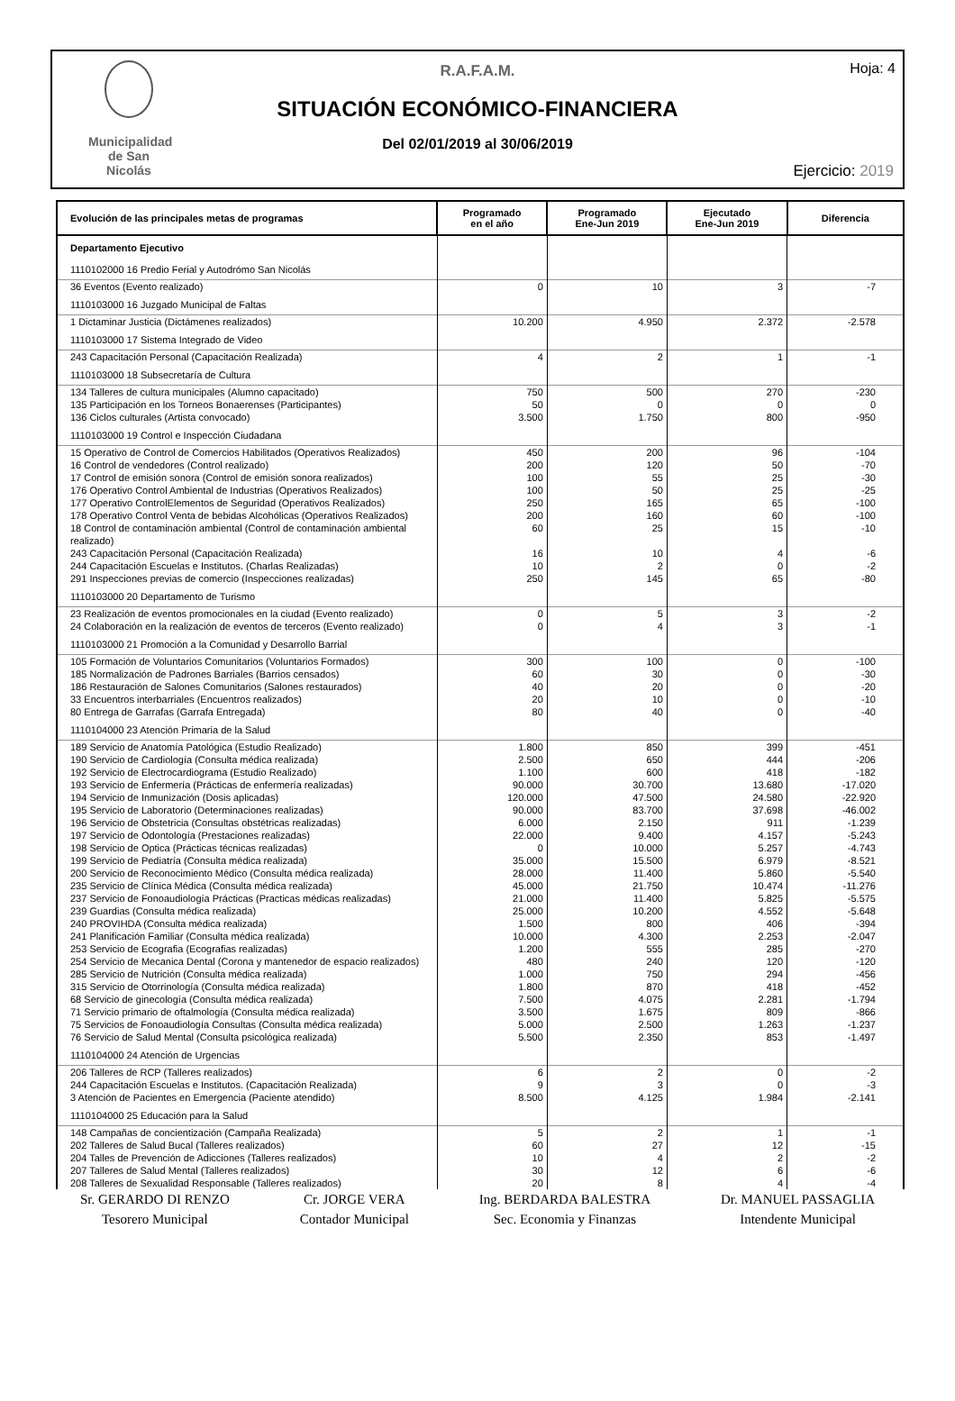Municipalidad de San Nicolás
Hoja: 4
R.A.F.A.M.
SITUACIÓN ECONÓMICO-FINANCIERA
Del 02/01/2019 al 30/06/2019
Ejercicio: 2019
| Evolución de las principales metas de programas | Programado en el año | Programado Ene-Jun 2019 | Ejecutado Ene-Jun 2019 | Diferencia |
| --- | --- | --- | --- | --- |
| Departamento Ejecutivo | | | | |
| 1110102000 16 Predio Ferial y Autodrómo San Nicolás | | | | |
| 36 Eventos (Evento realizado) | 0 | 10 | 3 | -7 |
| 1110103000 16 Juzgado Municipal de Faltas | | | | |
| 1 Dictaminar Justicia (Dictámenes realizados) | 10.200 | 4.950 | 2.372 | -2.578 |
| 1110103000 17 Sistema Integrado de Video | | | | |
| 243 Capacitación Personal (Capacitación Realizada) | 4 | 2 | 1 | -1 |
| 1110103000 18 Subsecretaría de Cultura | | | | |
| 134 Talleres de cultura municipales (Alumno capacitado) | 750 | 500 | 270 | -230 |
| 135 Participación en los Torneos Bonaerenses (Participantes) | 50 | 0 | 0 | 0 |
| 136 Ciclos culturales (Artista convocado) | 3.500 | 1.750 | 800 | -950 |
| 1110103000 19 Control e Inspección Ciudadana | | | | |
| 15 Operativo de Control de Comercios Habilitados (Operativos Realizados) | 450 | 200 | 96 | -104 |
| 16 Control de vendedores (Control realizado) | 200 | 120 | 50 | -70 |
| 17 Control de emisión sonora (Control de emisión sonora realizados) | 100 | 55 | 25 | -30 |
| 176 Operativo Control Ambiental de Industrias (Operativos Realizados) | 100 | 50 | 25 | -25 |
| 177 Operativo ControlElementos de Seguridad (Operativos Realizados) | 250 | 165 | 65 | -100 |
| 178 Operativo Control Venta de bebidas Alcohólicas (Operativos Realizados) | 200 | 160 | 60 | -100 |
| 18 Control de contaminación ambiental (Control de contaminación ambiental realizado) | 60 | 25 | 15 | -10 |
| 243 Capacitación Personal (Capacitación Realizada) | 16 | 10 | 4 | -6 |
| 244 Capacitación Escuelas e Institutos. (Charlas Realizadas) | 10 | 2 | 0 | -2 |
| 291 Inspecciones previas de comercio (Inspecciones realizadas) | 250 | 145 | 65 | -80 |
| 1110103000 20 Departamento de Turismo | | | | |
| 23 Realización de eventos promocionales en la ciudad (Evento realizado) | 0 | 5 | 3 | -2 |
| 24 Colaboración en la realización de eventos de terceros (Evento realizado) | 0 | 4 | 3 | -1 |
| 1110103000 21 Promoción a la Comunidad y Desarrollo Barrial | | | | |
| 105 Formación de Voluntarios Comunitarios (Voluntarios Formados) | 300 | 100 | 0 | -100 |
| 185 Normalización de Padrones Barriales (Barrios censados) | 60 | 30 | 0 | -30 |
| 186 Restauración de Salones Comunitarios (Salones restaurados) | 40 | 20 | 0 | -20 |
| 33 Encuentros interbarriales (Encuentros realizados) | 20 | 10 | 0 | -10 |
| 80 Entrega de Garrafas (Garrafa Entregada) | 80 | 40 | 0 | -40 |
| 1110104000 23 Atención Primaria de la Salud | | | | |
| 189 Servicio de Anatomía Patológica (Estudio Realizado) | 1.800 | 850 | 399 | -451 |
| 190 Servicio de Cardiología (Consulta médica realizada) | 2.500 | 650 | 444 | -206 |
| 192 Servicio de Electrocardiograma (Estudio Realizado) | 1.100 | 600 | 418 | -182 |
| 193 Servicio de Enfermería (Prácticas de enfermería realizadas) | 90.000 | 30.700 | 13.680 | -17.020 |
| 194 Servicio de Inmunización (Dosis aplicadas) | 120.000 | 47.500 | 24.580 | -22.920 |
| 195 Servicio de Laboratorio (Determinaciones realizadas) | 90.000 | 83.700 | 37.698 | -46.002 |
| 196 Servicio de Obstetricia (Consultas obstétricas realizadas) | 6.000 | 2.150 | 911 | -1.239 |
| 197 Servicio de Odontología (Prestaciones realizadas) | 22.000 | 9.400 | 4.157 | -5.243 |
| 198 Servicio de Optica (Prácticas técnicas realizadas) | 0 | 10.000 | 5.257 | -4.743 |
| 199 Servicio de Pediatría (Consulta médica realizada) | 35.000 | 15.500 | 6.979 | -8.521 |
| 200 Servicio de Reconocimiento Médico (Consulta médica realizada) | 28.000 | 11.400 | 5.860 | -5.540 |
| 235 Servicio de Clínica Médica (Consulta médica realizada) | 45.000 | 21.750 | 10.474 | -11.276 |
| 237 Servicio de Fonoaudiología Prácticas (Practicas médicas realizadas) | 21.000 | 11.400 | 5.825 | -5.575 |
| 239 Guardias (Consulta médica realizada) | 25.000 | 10.200 | 4.552 | -5.648 |
| 240 PROVIHDA (Consulta médica realizada) | 1.500 | 800 | 406 | -394 |
| 241 Planificación Familiar (Consulta médica realizada) | 10.000 | 4.300 | 2.253 | -2.047 |
| 253 Servicio de Ecografia (Ecografias realizadas) | 1.200 | 555 | 285 | -270 |
| 254 Servicio de Mecanica Dental (Corona y mantenedor de espacio realizados) | 480 | 240 | 120 | -120 |
| 285 Servicio de Nutrición (Consulta médica realizada) | 1.000 | 750 | 294 | -456 |
| 315 Servicio de Otorrinología (Consulta médica realizada) | 1.800 | 870 | 418 | -452 |
| 68 Servicio de ginecología (Consulta médica realizada) | 7.500 | 4.075 | 2.281 | -1.794 |
| 71 Servicio primario de oftalmología (Consulta médica realizada) | 3.500 | 1.675 | 809 | -866 |
| 75 Servicios de Fonoaudiología Consultas (Consulta médica realizada) | 5.000 | 2.500 | 1.263 | -1.237 |
| 76 Servicio de Salud Mental (Consulta psicológica realizada) | 5.500 | 2.350 | 853 | -1.497 |
| 1110104000 24 Atención de Urgencias | | | | |
| 206 Talleres de RCP (Talleres realizados) | 6 | 2 | 0 | -2 |
| 244 Capacitación Escuelas e Institutos. (Capacitación Realizada) | 9 | 3 | 0 | -3 |
| 3 Atención de Pacientes en Emergencia (Paciente atendido) | 8.500 | 4.125 | 1.984 | -2.141 |
| 1110104000 25 Educación para la Salud | | | | |
| 148 Campañas de concientización (Campaña Realizada) | 5 | 2 | 1 | -1 |
| 202 Talleres de Salud Bucal (Talleres realizados) | 60 | 27 | 12 | -15 |
| 204 Talles de Prevención de Adicciones (Talleres realizados) | 10 | 4 | 2 | -2 |
| 207 Talleres de Salud Mental (Talleres realizados) | 30 | 12 | 6 | -6 |
| 208 Talleres de Sexualidad Responsable (Talleres realizados) | 20 | 8 | 4 | -4 |
Sr. GERARDO DI RENZO
Tesorero Municipal
Cr. JORGE VERA
Contador Municipal
Ing. BERDARDA BALESTRA
Sec. Economia y Finanzas
Dr. MANUEL PASSAGLIA
Intendente Municipal